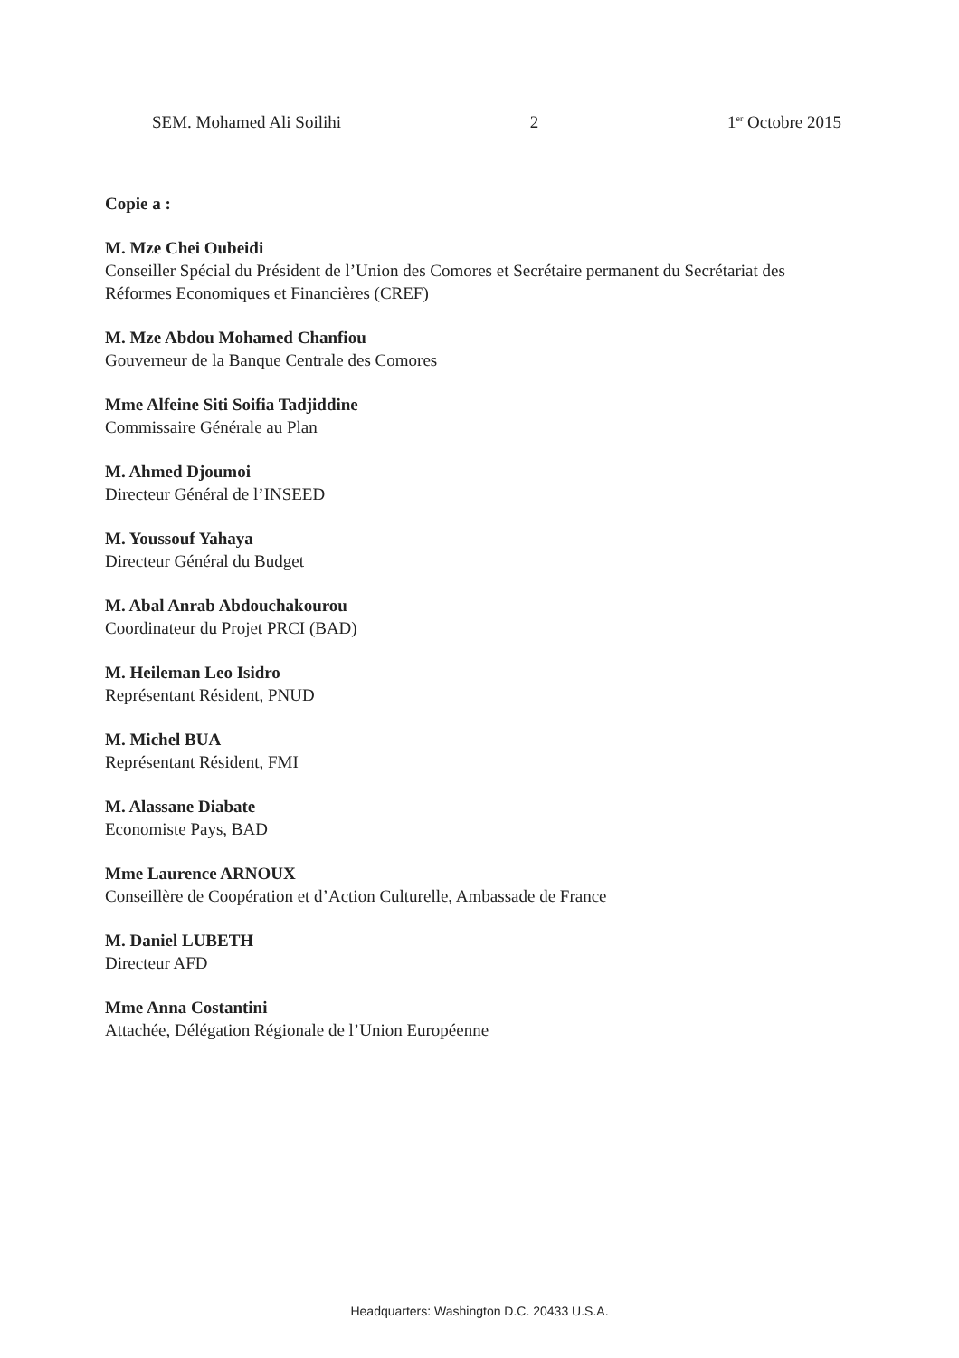SEM. Mohamed Ali Soilihi 2 1<sup>er</sup> Octobre 2015
Copie a :
M. Mze Chei Oubeidi
Conseiller Spécial du Président de l’Union des Comores et Secrétaire permanent du Secrétariat des Réformes Economiques et Financières (CREF)
M. Mze Abdou Mohamed Chanfiou
Gouverneur de la Banque Centrale des Comores
Mme Alfeine Siti Soifia Tadjiddine
Commissaire Générale au Plan
M. Ahmed Djoumoi
Directeur Général de l’INSEED
M. Youssouf Yahaya
Directeur Général du Budget
M. Abal Anrab Abdouchakourou
Coordinateur du Projet PRCI (BAD)
M. Heileman Leo Isidro
Représentant Résident, PNUD
M. Michel BUA
Représentant Résident, FMI
M. Alassane Diabate
Economiste Pays, BAD
Mme Laurence ARNOUX
Conseillère de Coopération et d’Action Culturelle, Ambassade de France
M. Daniel LUBETH
Directeur AFD
Mme Anna Costantini
Attachée, Délégation Régionale de l’Union Européenne
Headquarters: Washington D.C. 20433 U.S.A.